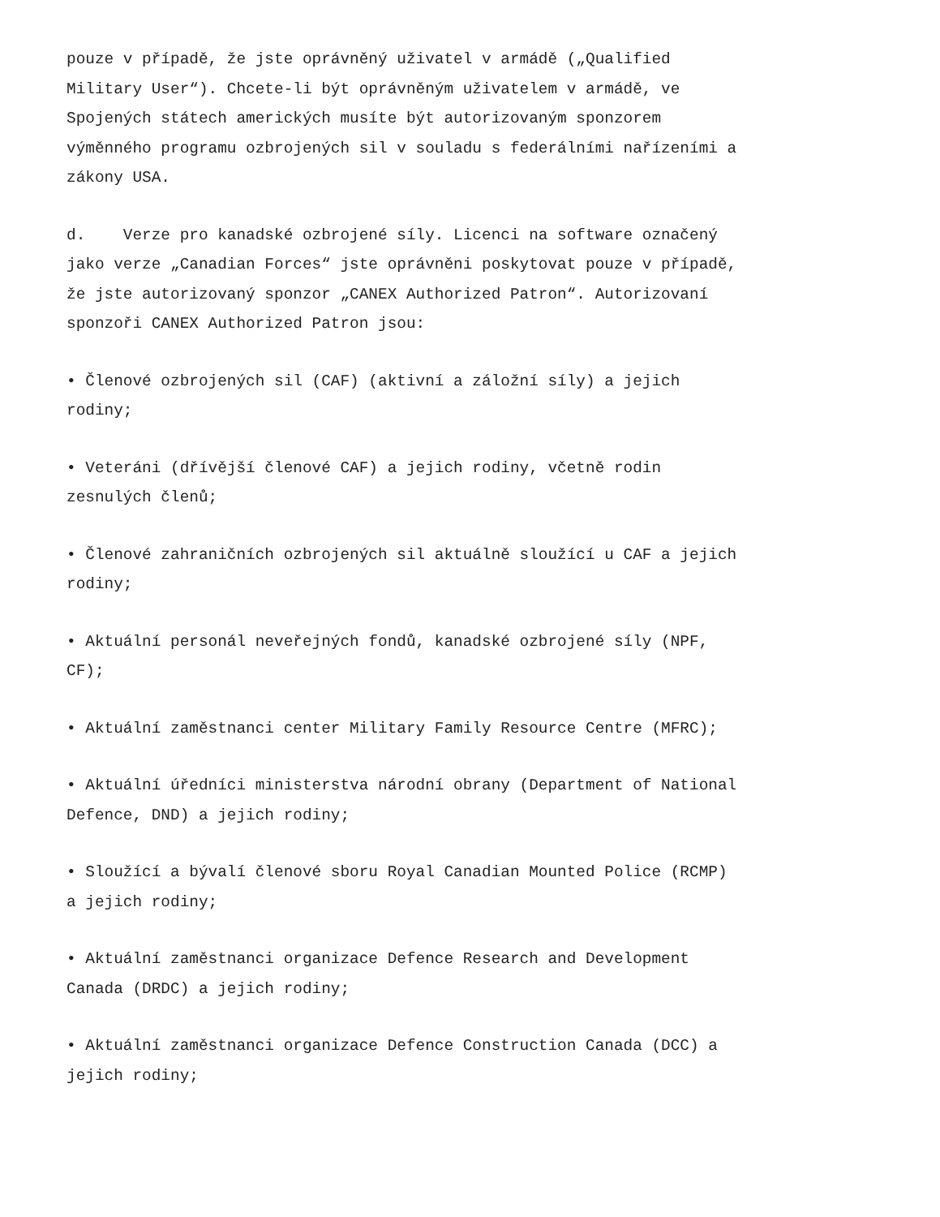pouze v případě, že jste oprávněný uživatel v armádě („Qualified Military User“). Chcete-li být oprávněným uživatelem v armádě, ve Spojených státech amerických musíte být autorizovaným sponzorem výměnného programu ozbrojených sil v souladu s federálními nařízeními a zákony USA.
d. Verze pro kanadské ozbrojené síly. Licenci na software označený jako verze „Canadian Forces“ jste oprávněni poskytovat pouze v případě, že jste autorizovaný sponzor „CANEX Authorized Patron“. Autorizovaní sponzoři CANEX Authorized Patron jsou:
• Členové ozbrojených sil (CAF) (aktivní a záložní síly) a jejich rodiny;
• Veteráni (dřívější členové CAF) a jejich rodiny, včetně rodin zesnulých členů;
• Členové zahraničních ozbrojených sil aktuálně sloužící u CAF a jejich rodiny;
• Aktuální personál neveřejných fondů, kanadské ozbrojené síly (NPF, CF);
• Aktuální zaměstnanci center Military Family Resource Centre (MFRC);
• Aktuální úředníci ministerstva národní obrany (Department of National Defence, DND) a jejich rodiny;
• Sloužící a bývalí členové sboru Royal Canadian Mounted Police (RCMP) a jejich rodiny;
• Aktuální zaměstnanci organizace Defence Research and Development Canada (DRDC) a jejich rodiny;
• Aktuální zaměstnanci organizace Defence Construction Canada (DCC) a jejich rodiny;